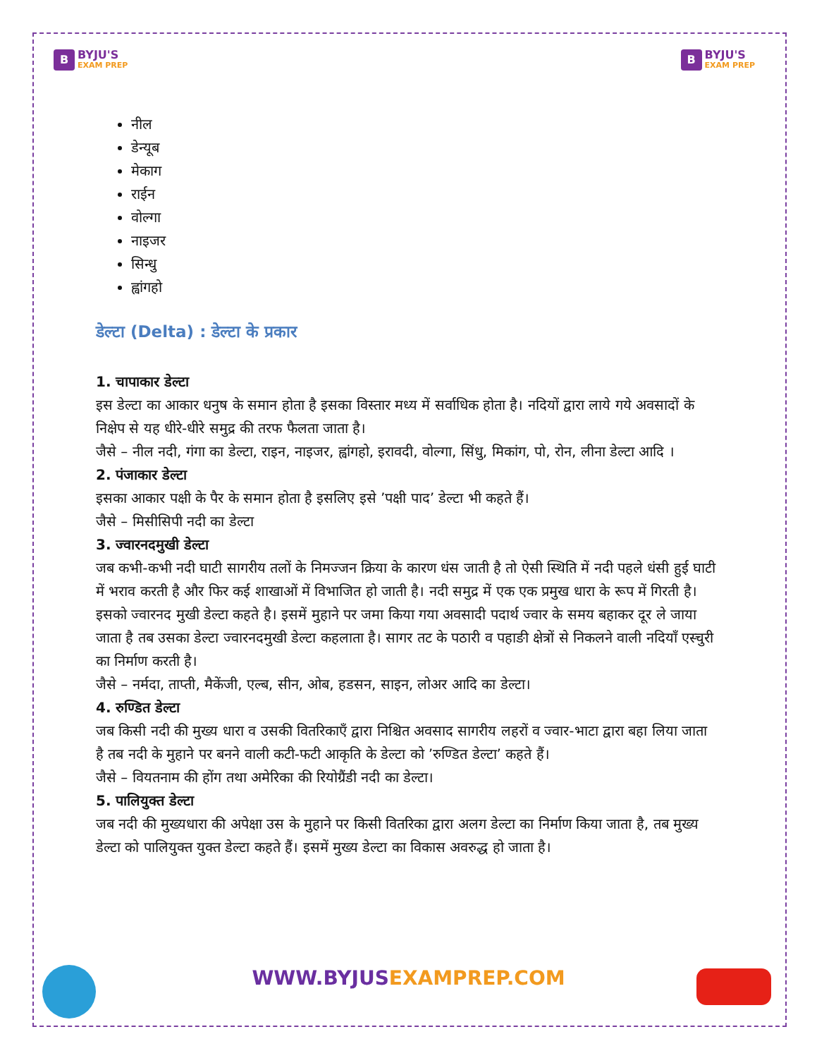B
BYJU'S
EXAM PREP
B
BYJU'S
EXAM PREP
नील
डेन्यूब
मेकाग
राईन
वोल्गा
नाइजर
सिन्धु
ह्वांगहो
डेल्टा (Delta) : डेल्टा के प्रकार
1. चापाकार डेल्टा
इस डेल्टा का आकार धनुष के समान होता है इसका विस्तार मध्य में सर्वाधिक होता है। नदियों द्वारा लाये गये अवसादों के निक्षेप से यह धीरे-धीरे समुद्र की तरफ फैलता जाता है।
जैसे – नील नदी, गंगा का डेल्टा, राइन, नाइजर, ह्वांगहो, इरावदी, वोल्गा, सिंधु, मिकांग, पो, रोन, लीना डेल्टा आदि ।
2. पंजाकार डेल्टा
इसका आकार पक्षी के पैर के समान होता है इसलिए इसे ’पक्षी पाद’ डेल्टा भी कहते हैं।
जैसे – मिसीसिपी नदी का डेल्टा
3. ज्वारनदमुखी डेल्टा
जब कभी-कभी नदी घाटी सागरीय तलों के निमज्जन क्रिया के कारण धंस जाती है तो ऐसी स्थिति में नदी पहले धंसी हुई घाटी में भराव करती है और फिर कई शाखाओं में विभाजित हो जाती है। नदी समुद्र में एक एक प्रमुख धारा के रूप में गिरती है। इसको ज्वारनद मुखी डेल्टा कहते है। इसमें मुहाने पर जमा किया गया अवसादी पदार्थ ज्वार के समय बहाकर दूर ले जाया जाता है तब उसका डेल्टा ज्वारनदमुखी डेल्टा कहलाता है। सागर तट के पठारी व पहाङी क्षेत्रों से निकलने वाली नदियाँ एस्चुरी का निर्माण करती है।
जैसे – नर्मदा, ताप्ती, मैकेंजी, एल्ब, सीन, ओब, हडसन, साइन, लोअर आदि का डेल्टा।
4. रुण्डित डेल्टा
जब किसी नदी की मुख्य धारा व उसकी वितरिकाएँ द्वारा निश्चित अवसाद सागरीय लहरों व ज्वार-भाटा द्वारा बहा लिया जाता है तब नदी के मुहाने पर बनने वाली कटी-फटी आकृति के डेल्टा को ’रुण्डित डेल्टा’ कहते हैं।
जैसे – वियतनाम की होंग तथा अमेरिका की रियोग्रैंडी नदी का डेल्टा।
5. पालियुक्त डेल्टा
जब नदी की मुख्यधारा की अपेक्षा उस के मुहाने पर किसी वितरिका द्वारा अलग डेल्टा का निर्माण किया जाता है, तब मुख्य डेल्टा को पालियुक्त युक्त डेल्टा कहते हैं। इसमें मुख्य डेल्टा का विकास अवरुद्ध हो जाता है।
WWW.BYJUSEXAMPREP.COM